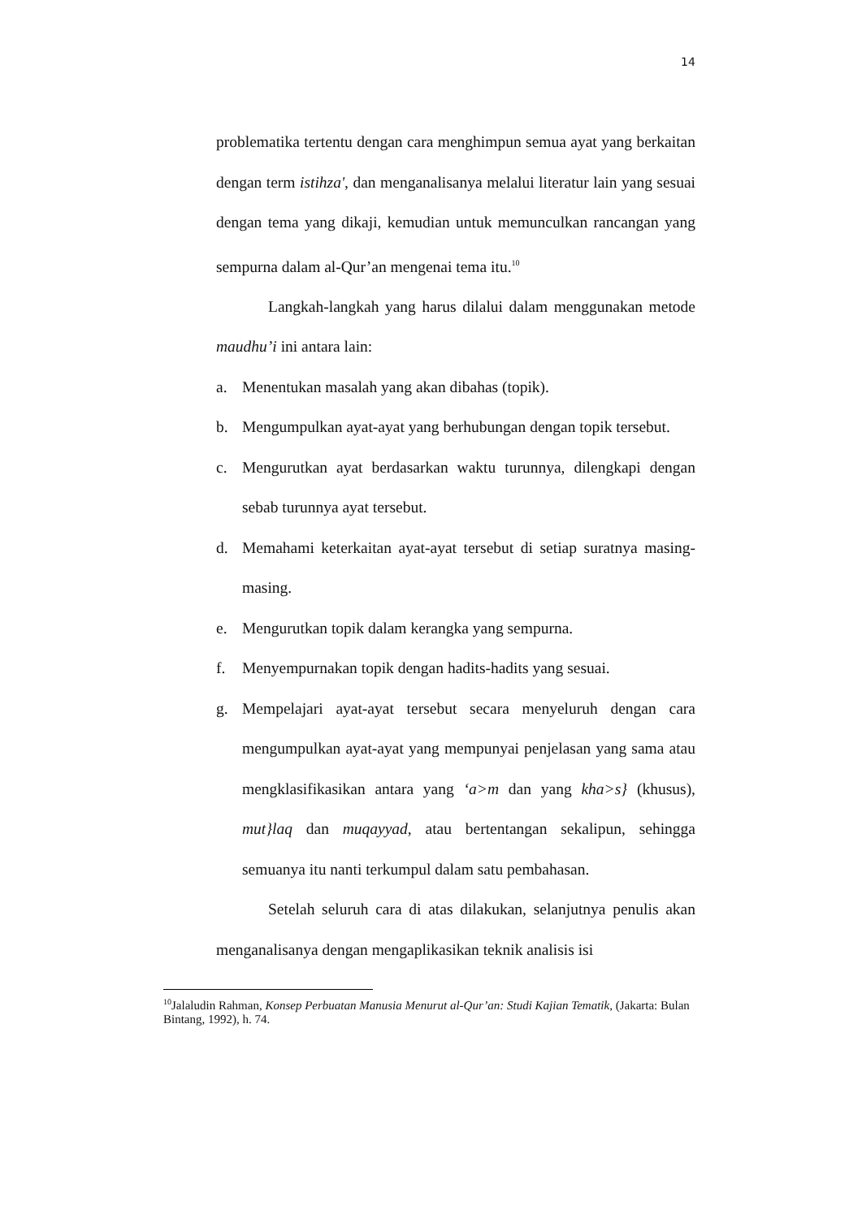14
problematika tertentu dengan cara menghimpun semua ayat yang berkaitan dengan term istihza', dan menganalisanya melalui literatur lain yang sesuai dengan tema yang dikaji, kemudian untuk memunculkan rancangan yang sempurna dalam al-Qur’an mengenai tema itu.<sup>10</sup>
Langkah-langkah yang harus dilalui dalam menggunakan metode maudhu’i ini antara lain:
a. Menentukan masalah yang akan dibahas (topik).
b. Mengumpulkan ayat-ayat yang berhubungan dengan topik tersebut.
c. Mengurutkan ayat berdasarkan waktu turunnya, dilengkapi dengan sebab turunnya ayat tersebut.
d. Memahami keterkaitan ayat-ayat tersebut di setiap suratnya masing-masing.
e. Mengurutkan topik dalam kerangka yang sempurna.
f. Menyempurnakan topik dengan hadits-hadits yang sesuai.
g. Mempelajari ayat-ayat tersebut secara menyeluruh dengan cara mengumpulkan ayat-ayat yang mempunyai penjelasan yang sama atau mengklasifikasikan antara yang ‘a>m dan yang kha>s} (khusus), mut}laq dan muqayyad, atau bertentangan sekalipun, sehingga semuanya itu nanti terkumpul dalam satu pembahasan.
Setelah seluruh cara di atas dilakukan, selanjutnya penulis akan menganalisanya dengan mengaplikasikan teknik analisis isi
<sup>10</sup> Jalaludin Rahman, Konsep Perbuatan Manusia Menurut al-Qur’an: Studi Kajian Tematik, (Jakarta: Bulan Bintang, 1992), h. 74.